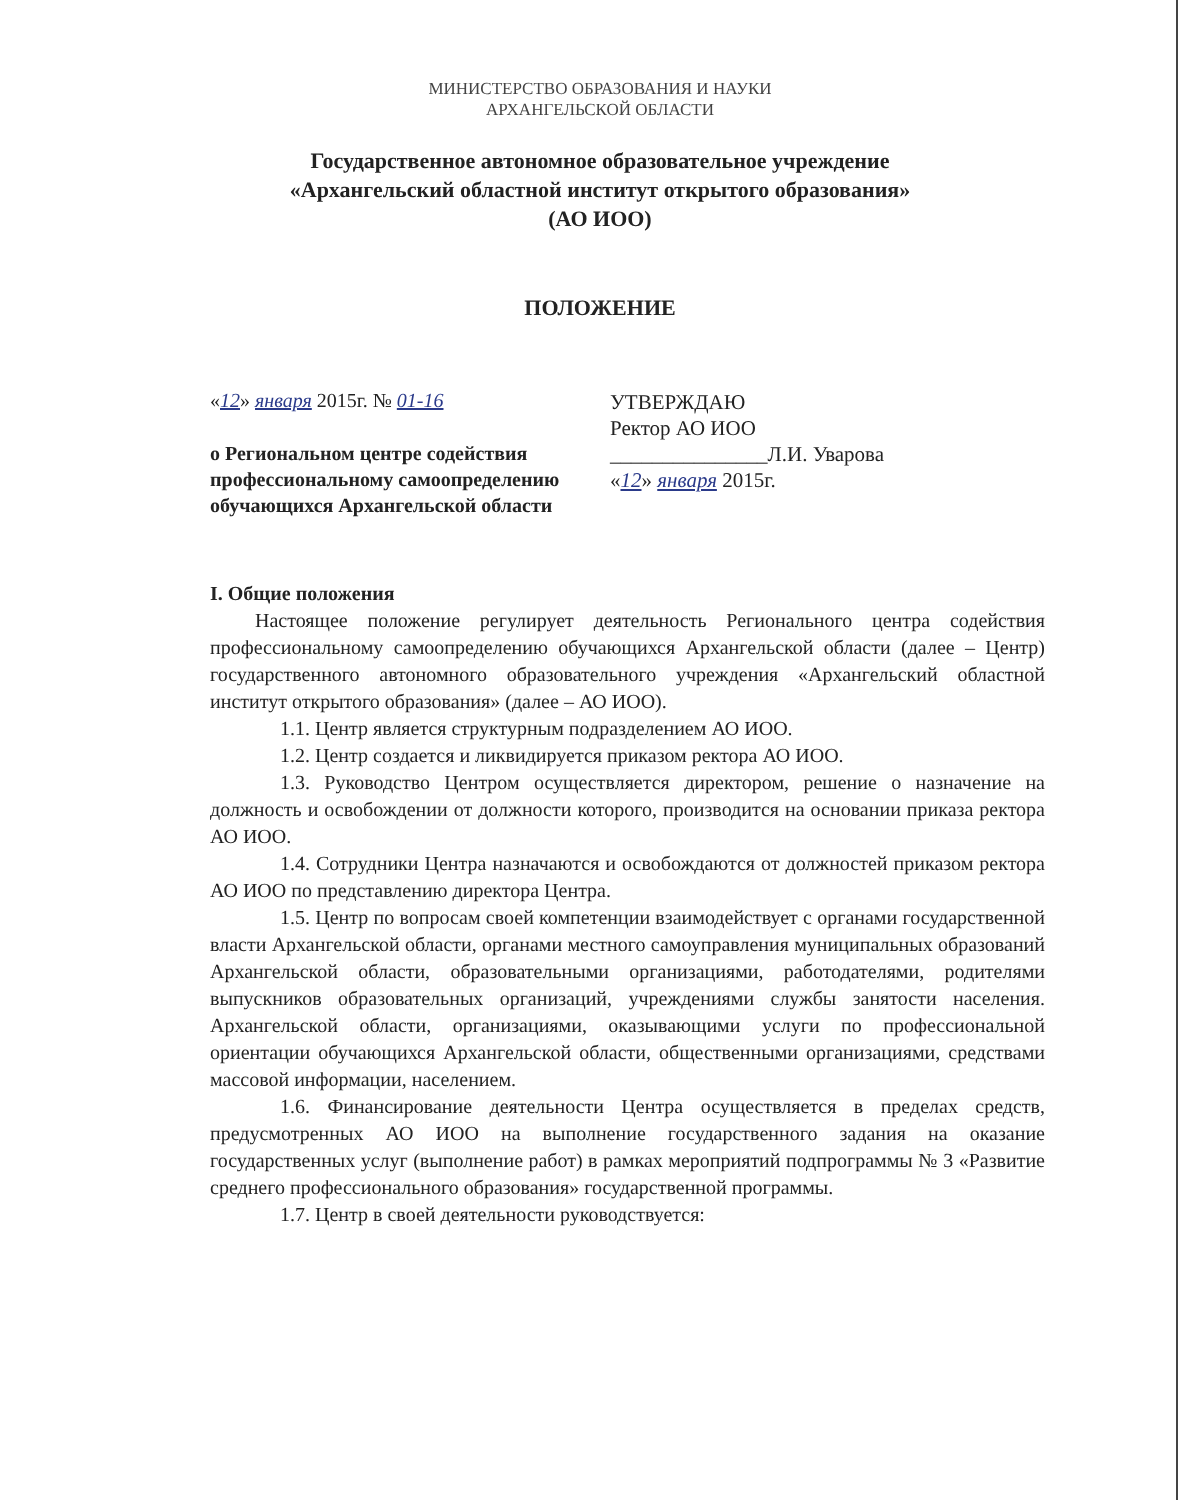МИНИСТЕРСТВО ОБРАЗОВАНИЯ И НАУКИ
АРХАНГЕЛЬСКОЙ ОБЛАСТИ
Государственное автономное образовательное учреждение
«Архангельский областной институт открытого образования»
(АО ИОО)
ПОЛОЖЕНИЕ
«12» января 2015г. № 01-16
о Региональном центре содействия профессиональному самоопределению обучающихся Архангельской области
УТВЕРЖДАЮ
Ректор АО ИОО
_______________Л.И. Уварова
«12» января 2015г.
I. Общие положения
Настоящее положение регулирует деятельность Регионального центра содействия профессиональному самоопределению обучающихся Архангельской области (далее – Центр) государственного автономного образовательного учреждения «Архангельский областной институт открытого образования» (далее – АО ИОО).
1.1. Центр является структурным подразделением АО ИОО.
1.2. Центр создается и ликвидируется приказом ректора АО ИОО.
1.3. Руководство Центром осуществляется директором, решение о назначение на должность и освобождении от должности которого, производится на основании приказа ректора АО ИОО.
1.4. Сотрудники Центра назначаются и освобождаются от должностей приказом ректора АО ИОО по представлению директора Центра.
1.5. Центр по вопросам своей компетенции взаимодействует с органами государственной власти Архангельской области, органами местного самоуправления муниципальных образований Архангельской области, образовательными организациями, работодателями, родителями выпускников образовательных организаций, учреждениями службы занятости населения. Архангельской области, организациями, оказывающими услуги по профессиональной ориентации обучающихся Архангельской области, общественными организациями, средствами массовой информации, населением.
1.6. Финансирование деятельности Центра осуществляется в пределах средств, предусмотренных АО ИОО на выполнение государственного задания на оказание государственных услуг (выполнение работ) в рамках мероприятий подпрограммы № 3 «Развитие среднего профессионального образования» государственной программы.
1.7. Центр в своей деятельности руководствуется: